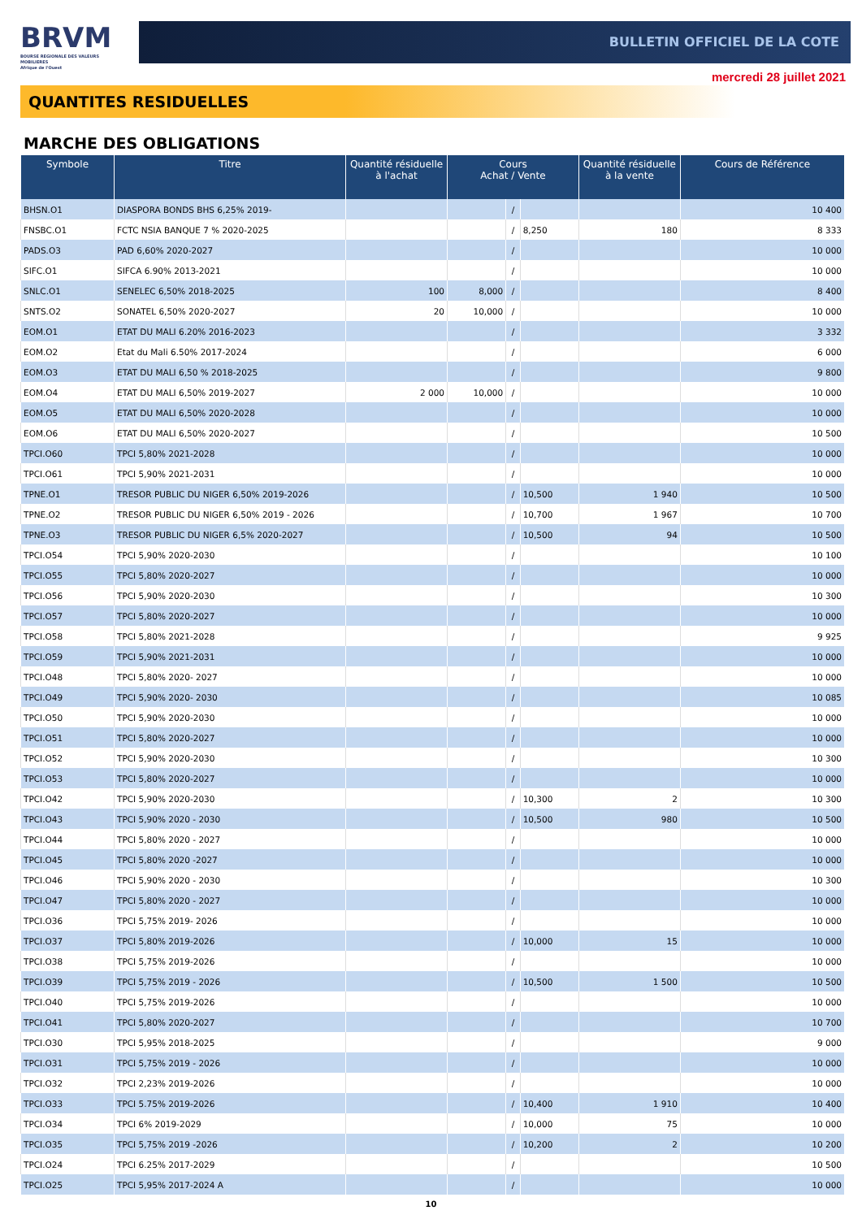BRVM
BOURSE REGIONALE DES VALEURS MOBILIERES
Afrique de l'Ouest
BULLETIN OFFICIEL DE LA COTE
mercredi 28 juillet 2021
QUANTITES RESIDUELLES
MARCHE DES OBLIGATIONS
| Symbole | Titre | Quantité résiduelle à l'achat | Cours Achat / Vente | | | Quantité résiduelle à la vente | Cours de Référence |
| --- | --- | --- | --- | --- | --- | --- | --- |
| BHSN.O1 | DIASPORA BONDS BHS 6,25% 2019- | | | / | | | 10 400 |
| FNSBC.O1 | FCTC NSIA BANQUE 7 % 2020-2025 | | | / | 8,250 | 180 | 8 333 |
| PADS.O3 | PAD 6,60% 2020-2027 | | | / | | | 10 000 |
| SIFC.O1 | SIFCA 6.90% 2013-2021 | | | / | | | 10 000 |
| SNLC.O1 | SENELEC 6,50% 2018-2025 | 100 | 8,000 | / | | | 8 400 |
| SNTS.O2 | SONATEL 6,50% 2020-2027 | 20 | 10,000 | / | | | 10 000 |
| EOM.O1 | ETAT DU MALI 6.20% 2016-2023 | | | / | | | 3 332 |
| EOM.O2 | Etat du Mali 6.50% 2017-2024 | | | / | | | 6 000 |
| EOM.O3 | ETAT DU MALI 6,50 % 2018-2025 | | | / | | | 9 800 |
| EOM.O4 | ETAT DU MALI 6,50% 2019-2027 | 2 000 | 10,000 | / | | | 10 000 |
| EOM.O5 | ETAT DU MALI 6,50% 2020-2028 | | | / | | | 10 000 |
| EOM.O6 | ETAT DU MALI 6,50% 2020-2027 | | | / | | | 10 500 |
| TPCI.O60 | TPCI 5,80% 2021-2028 | | | / | | | 10 000 |
| TPCI.O61 | TPCI 5,90% 2021-2031 | | | / | | | 10 000 |
| TPNE.O1 | TRESOR PUBLIC DU NIGER 6,50% 2019-2026 | | | / | 10,500 | 1 940 | 10 500 |
| TPNE.O2 | TRESOR PUBLIC DU NIGER 6,50% 2019 - 2026 | | | / | 10,700 | 1 967 | 10 700 |
| TPNE.O3 | TRESOR PUBLIC DU NIGER 6,5% 2020-2027 | | | / | 10,500 | 94 | 10 500 |
| TPCI.O54 | TPCI 5,90% 2020-2030 | | | / | | | 10 100 |
| TPCI.O55 | TPCI 5,80% 2020-2027 | | | / | | | 10 000 |
| TPCI.O56 | TPCI 5,90% 2020-2030 | | | / | | | 10 300 |
| TPCI.O57 | TPCI 5,80% 2020-2027 | | | / | | | 10 000 |
| TPCI.O58 | TPCI 5,80% 2021-2028 | | | / | | | 9 925 |
| TPCI.O59 | TPCI 5,90% 2021-2031 | | | / | | | 10 000 |
| TPCI.O48 | TPCI 5,80% 2020- 2027 | | | / | | | 10 000 |
| TPCI.O49 | TPCI 5,90% 2020- 2030 | | | / | | | 10 085 |
| TPCI.O50 | TPCI 5,90% 2020-2030 | | | / | | | 10 000 |
| TPCI.O51 | TPCI 5,80% 2020-2027 | | | / | | | 10 000 |
| TPCI.O52 | TPCI 5,90% 2020-2030 | | | / | | | 10 300 |
| TPCI.O53 | TPCI 5,80% 2020-2027 | | | / | | | 10 000 |
| TPCI.O42 | TPCI 5,90% 2020-2030 | | | / | 10,300 | 2 | 10 300 |
| TPCI.O43 | TPCI 5,90% 2020 - 2030 | | | / | 10,500 | 980 | 10 500 |
| TPCI.O44 | TPCI 5,80% 2020 - 2027 | | | / | | | 10 000 |
| TPCI.O45 | TPCI 5,80% 2020 -2027 | | | / | | | 10 000 |
| TPCI.O46 | TPCI 5,90% 2020 - 2030 | | | / | | | 10 300 |
| TPCI.O47 | TPCI 5,80% 2020 - 2027 | | | / | | | 10 000 |
| TPCI.O36 | TPCI 5,75% 2019- 2026 | | | / | | | 10 000 |
| TPCI.O37 | TPCI 5,80% 2019-2026 | | | / | 10,000 | 15 | 10 000 |
| TPCI.O38 | TPCI 5,75% 2019-2026 | | | / | | | 10 000 |
| TPCI.O39 | TPCI 5,75% 2019 - 2026 | | | / | 10,500 | 1 500 | 10 500 |
| TPCI.O40 | TPCI 5,75% 2019-2026 | | | / | | | 10 000 |
| TPCI.O41 | TPCI 5,80% 2020-2027 | | | / | | | 10 700 |
| TPCI.O30 | TPCI 5,95% 2018-2025 | | | / | | | 9 000 |
| TPCI.O31 | TPCI 5,75% 2019 - 2026 | | | / | | | 10 000 |
| TPCI.O32 | TPCI 2,23% 2019-2026 | | | / | | | 10 000 |
| TPCI.O33 | TPCI 5.75% 2019-2026 | | | / | 10,400 | 1 910 | 10 400 |
| TPCI.O34 | TPCI 6% 2019-2029 | | | / | 10,000 | 75 | 10 000 |
| TPCI.O35 | TPCI 5,75% 2019 -2026 | | | / | 10,200 | 2 | 10 200 |
| TPCI.O24 | TPCI 6.25% 2017-2029 | | | / | | | 10 500 |
| TPCI.O25 | TPCI 5,95% 2017-2024 A | | | / | | | 10 000 |
10